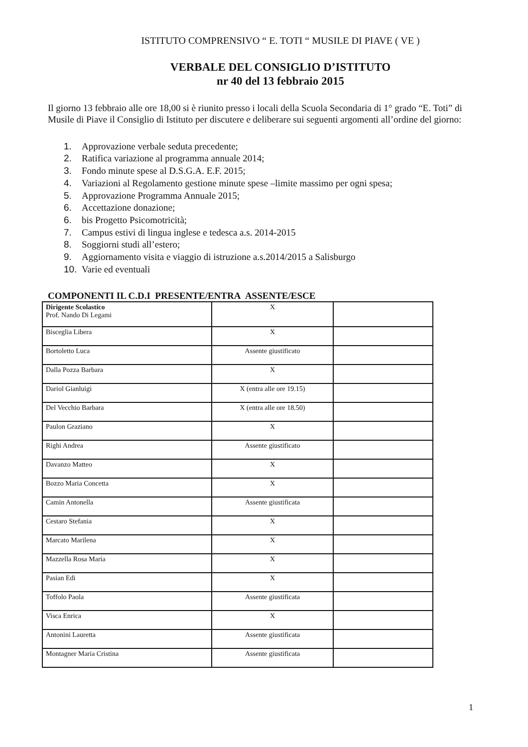ISTITUTO COMPRENSIVO “ E. TOTI “ MUSILE DI PIAVE ( VE )
VERBALE DEL CONSIGLIO D’ISTITUTO
nr 40 del 13 febbraio 2015
Il giorno 13 febbraio alle ore 18,00 si è riunito presso i locali della Scuola Secondaria di 1° grado “E. Toti” di Musile di Piave il Consiglio di Istituto per discutere e deliberare sui seguenti argomenti all’ordine del giorno:
1. Approvazione verbale seduta precedente;
2. Ratifica variazione al programma annuale 2014;
3. Fondo minute spese al D.S.G.A. E.F. 2015;
4. Variazioni al Regolamento gestione minute spese –limite massimo per ogni spesa;
5. Approvazione Programma Annuale 2015;
6. Accettazione donazione;
6. bis Progetto Psicomotricità;
7. Campus estivi di lingua inglese e tedesca a.s. 2014-2015
8. Soggiorni studi all’estero;
9. Aggiornamento visita e viaggio di istruzione a.s.2014/2015 a Salisburgo
10. Varie ed eventuali
COMPONENTI IL C.D.I PRESENTE/ENTRA ASSENTE/ESCE
| Dirigente Scolastico Prof. Nando Di Legami | X | |
| Bisceglia Libera | X | |
| Bortoletto Luca | Assente giustificato | |
| Dalla Pozza Barbara | X | |
| Dariol Gianluigi | X (entra alle ore 19.15) | |
| Del Vecchio Barbara | X (entra alle ore 18.50) | |
| Paulon Graziano | X | |
| Righi Andrea | Assente giustificato | |
| Davanzo Matteo | X | |
| Bozzo Maria Concetta | X | |
| Camin Antonella | Assente giustificata | |
| Cestaro Stefania | X | |
| Marcato Marilena | X | |
| Mazzella Rosa Maria | X | |
| Pasian Edi | X | |
| Toffolo Paola | Assente giustificata | |
| Visca Enrica | X | |
| Antonini Lauretta | Assente giustificata | |
| Montagner Maria Cristina | Assente giustificata | |
1